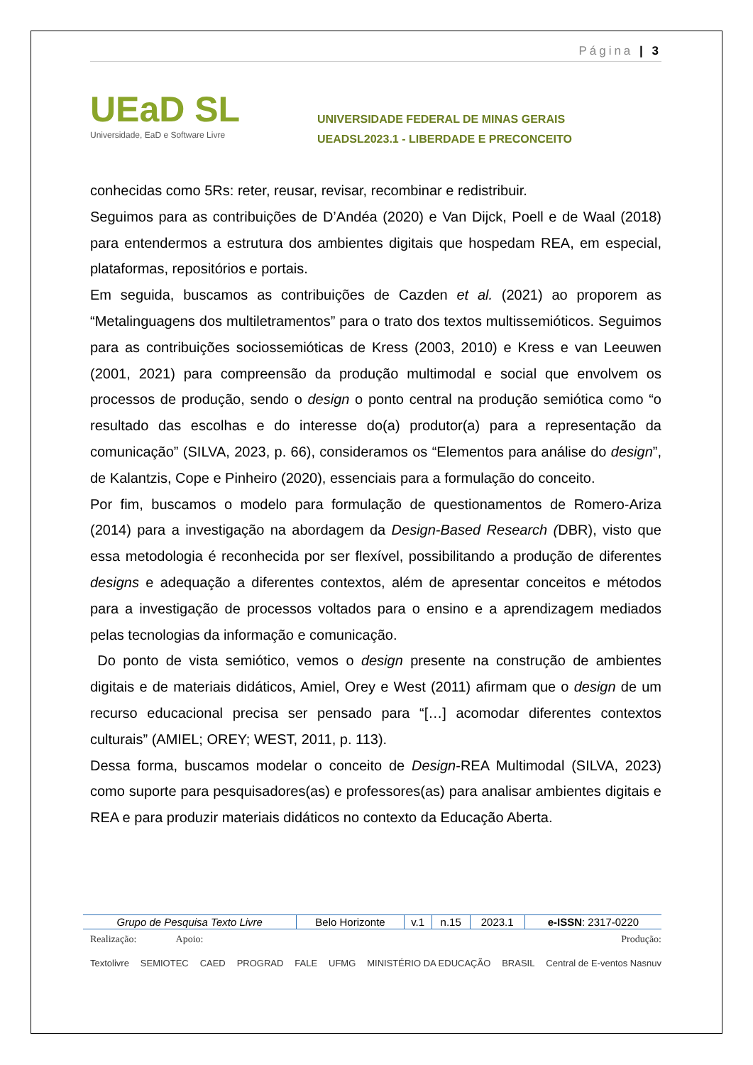Página | 3
UEaD SL
Universidade, EaD e Software Livre
UNIVERSIDADE FEDERAL DE MINAS GERAIS
UEADSL2023.1 - LIBERDADE E PRECONCEITO
conhecidas como 5Rs: reter, reusar, revisar, recombinar e redistribuir.
Seguimos para as contribuições de D’Andéa (2020) e Van Dijck, Poell e de Waal (2018) para entendermos a estrutura dos ambientes digitais que hospedam REA, em especial, plataformas, repositórios e portais.
Em seguida, buscamos as contribuições de Cazden et al. (2021) ao proporem as “Metalinguagens dos multiletramentos” para o trato dos textos multissemióticos. Seguimos para as contribuições sociossemióticas de Kress (2003, 2010) e Kress e van Leeuwen (2001, 2021) para compreensão da produção multimodal e social que envolvem os processos de produção, sendo o design o ponto central na produção semiótica como “o resultado das escolhas e do interesse do(a) produtor(a) para a representação da comunicação” (SILVA, 2023, p. 66), consideramos os “Elementos para análise do design”, de Kalantzis, Cope e Pinheiro (2020), essenciais para a formulação do conceito.
Por fim, buscamos o modelo para formulação de questionamentos de Romero-Ariza (2014) para a investigação na abordagem da Design-Based Research (DBR), visto que essa metodologia é reconhecida por ser flexível, possibilitando a produção de diferentes designs e adequação a diferentes contextos, além de apresentar conceitos e métodos para a investigação de processos voltados para o ensino e a aprendizagem mediados pelas tecnologias da informação e comunicação.
Do ponto de vista semiótico, vemos o design presente na construção de ambientes digitais e de materiais didáticos, Amiel, Orey e West (2011) afirmam que o design de um recurso educacional precisa ser pensado para “[…] acomodar diferentes contextos culturais” (AMIEL; OREY; WEST, 2011, p. 113).
Dessa forma, buscamos modelar o conceito de Design-REA Multimodal (SILVA, 2023) como suporte para pesquisadores(as) e professores(as) para analisar ambientes digitais e REA e para produzir materiais didáticos no contexto da Educação Aberta.
| Grupo de Pesquisa Texto Livre | Belo Horizonte | v.1 | n.15 | 2023.1 | e-ISSN : 2317-0220 |
Realização: Apoio: Produção:
Textolivre SEMIOTEC CAED PROGRAD FALE UFMG MINISTÉRIO DA EDUCAÇÃO BRASIL Central de E-ventos Nasnuv